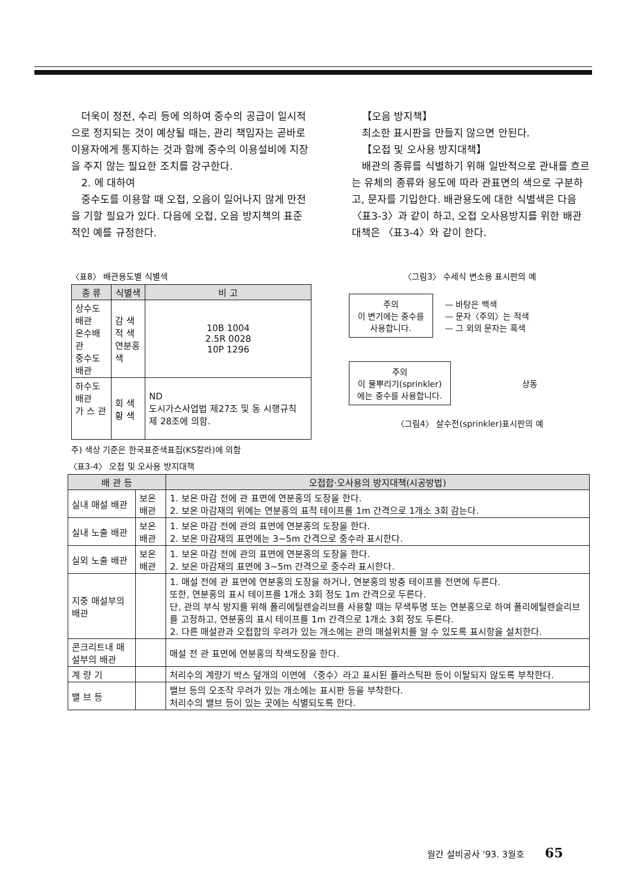더욱이 정전, 수리 등에 의하여 중수의 공급이 일시적으로 정지되는 것이 예상될 때는, 관리 책임자는 곧바로 이용자에게 통지하는 것과 함께 중수의 이용설비에 지장을 주지 않는 필요한 조치를 강구한다.
2. 에 대하여
중수도를 이용할 때 오접, 오음이 일어나지 않게 만전을 기할 필요가 있다. 다음에 오접, 오음 방지책의 표준적인 예를 규정한다.
【오음 방지책】
최소한 표시판을 만들지 않으면 안된다.
【오접 및 오사용 방지대책】
배관의 종류를 식별하기 위해 일반적으로 관내를 흐르는 유체의 종류와 용도에 따라 관표면의 색으로 구분하고, 문자를 기입한다. 배관용도에 대한 식별색은 다음 〈표3-3〉과 같이 하고, 오접 오사용방지를 위한 배관대책은 〈표3-4〉와 같이 한다.
〈표8〉 배관용도별 식별색
| 종 류 | 식별색 | 비 고 |
| --- | --- | --- |
| 상수도배관 온수배관 중수도배관 | 감 색 적 색 연분홍색 | 10B 1004 2.5R 0028 10P 1296 |
| 하수도배관 가 스 관 | 회 색 황 색 | ND 도시가스사업법 제27조 및 동 시행규칙 제 28조에 의함. |
주) 색상 기준은 한국표준색표집(KS칼라)에 의함
〈그림3〉 수세식 변소용 표시판의 예
주의
이 변기에는 중수를 사용합니다.
— 바탕은 백색
— 문자〈주의〉는 적색
— 그 외의 문자는 흑색
주의
이 물뿌리기(sprinkler)에는 중수를 사용합니다.
상동
〈그림4〉 살수전(sprinkler)표시판의 예
〈표3-4〉 오접 및 오사용 방지대책
| 배 관 등 | | 오접합·오사용의 방지대책(시공방법) |
| --- | --- | --- |
| 실내 매설 배관 | 보온배관 | 1. 보온 마감 전에 관 표면에 연분홍의 도장을 한다. 2. 보온 마감재의 위에는 연분홍의 표적 테이프를 1m 간격으로 1개소 3회 감는다. |
| 실내 노출 배관 | 보온배관 | 1. 보온 마감 전에 관의 표면에 연분홍의 도장을 한다. 2. 보온 마감재의 표면에는 3~5m 간격으로 중수라 표시한다. |
| 실외 노출 배관 | 보온배관 | 1. 보온 마감 전에 관의 표면에 연분홍의 도장을 한다. 2. 보온 마감재의 표면에 3~5m 간격으로 중수라 표시한다. |
| 지중 매설부의 배관 | | 1. 매설 전에 관 표면에 연분홍의 도장을 하거나, 연분홍의 방충 테이프를 전면에 두른다. 또한, 연분홍의 표시 테이프를 1개소 3회 정도 1m 간격으로 두른다. 단, 관의 부식 방지를 위해 폴리에틸렌슬리브를 사용할 때는 무색투명 또는 연분홍으로 하여 폴리에틸렌슬리브를 고정하고, 연분홍의 표시 테이프를 1m 간격으로 1개소 3회 정도 두른다. 2. 다른 매설관과 오접합의 우려가 있는 개소에는 관의 매설위치를 알 수 있도록 표시항을 설치한다. |
| 콘크리트내 매설부의 배관 | | 매설 전 관 표면에 연분홍의 착색도장을 한다. |
| 계 량 기 | | 처리수의 계량기 박스 덮개의 이면에 〈중수〉라고 표시된 플라스틱판 등이 이탈되지 않도록 부착한다. |
| 밸 브 등 | | 밸브 등의 오조작 우려가 있는 개소에는 표시판 등을 부착한다. 처리수의 밸브 등이 있는 곳에는 식별되도록 한다. |
월간 설비공사 '93. 3월호 65